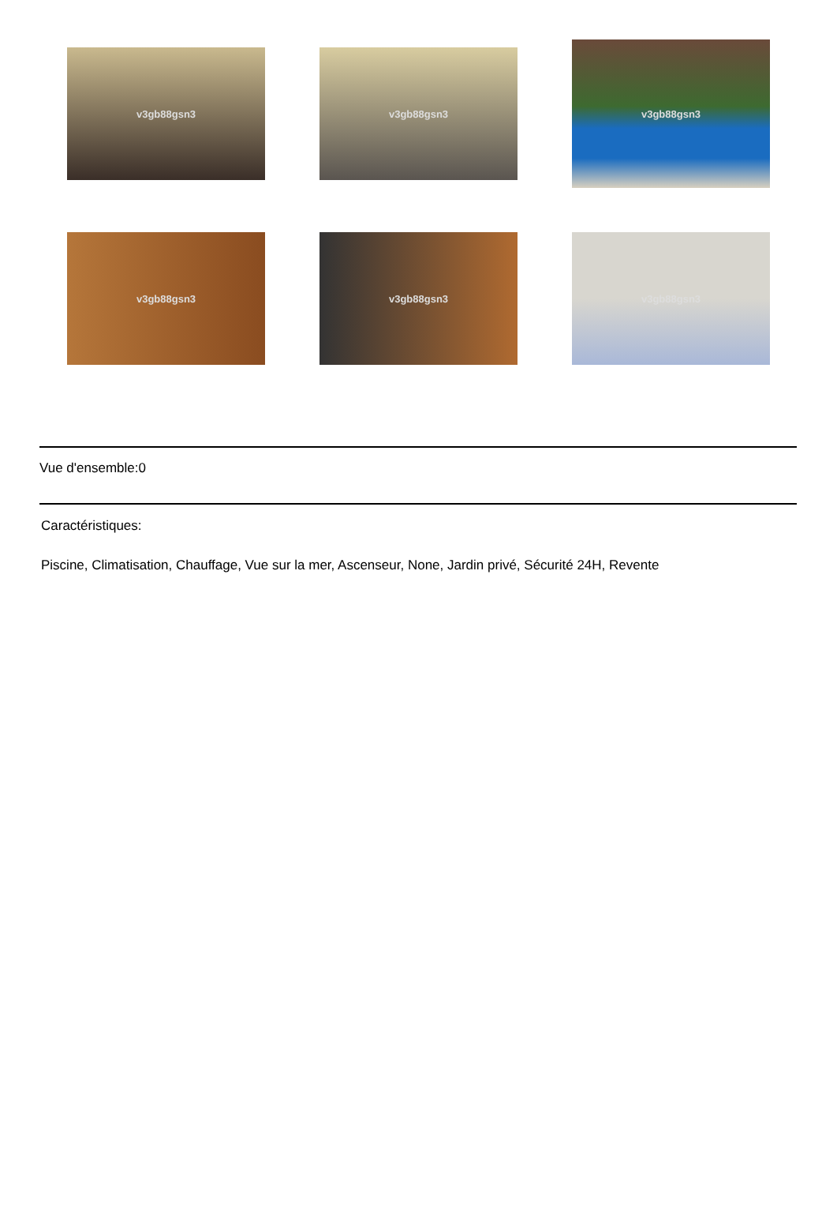v3gb88gsn3
v3gb88gsn3
v3gb88gsn3
v3gb88gsn3
v3gb88gsn3
v3gb88gsn3
Vue d'ensemble:0
Caractéristiques:
Piscine, Climatisation, Chauffage, Vue sur la mer, Ascenseur, None, Jardin privé, Sécurité 24H, Revente